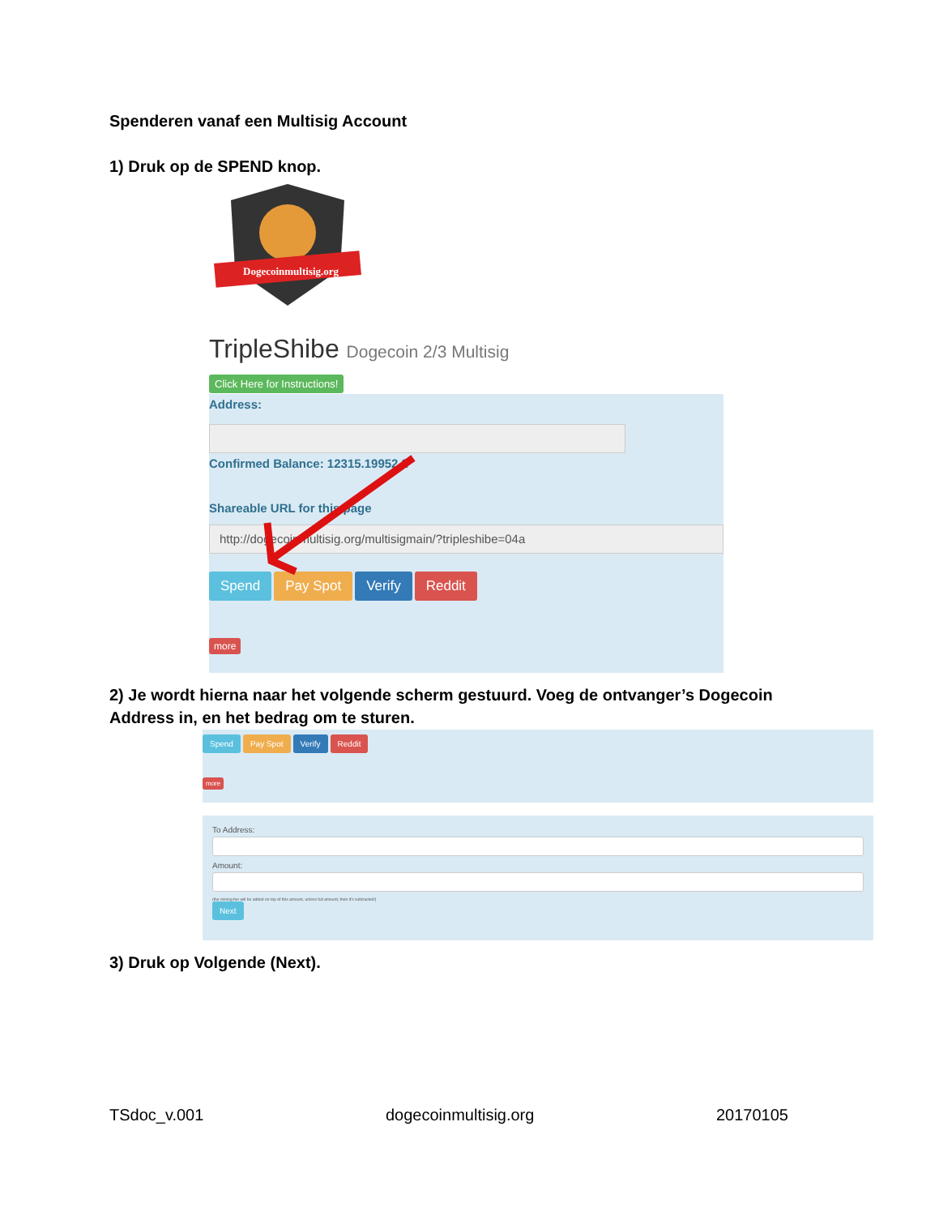Spenderen vanaf een Multisig Account
1) Druk op de SPEND knop.
Dogecoinmultisig.org
TripleShibe Dogecoin 2/3 Multisig
Click Here for Instructions!
Address:
Confirmed Balance: 12315.19952 2
Shareable URL for this page
http://dogecoinmultisig.org/multisigmain/?tripleshibe=04a
Spend Pay Spot Verify Reddit
more
2) Je wordt hierna naar het volgende scherm gestuurd. Voeg de ontvanger’s Dogecoin Address in, en het bedrag om te sturen.
Spend Pay Spot Verify Reddit
more
To Address:
Amount:
(the mining fee will be added on top of this amount, unless full amount, then it's subtracted!)
Next
3) Druk op Volgende (Next).
TSdoc_v.001 dogecoinmultisig.org 20170105